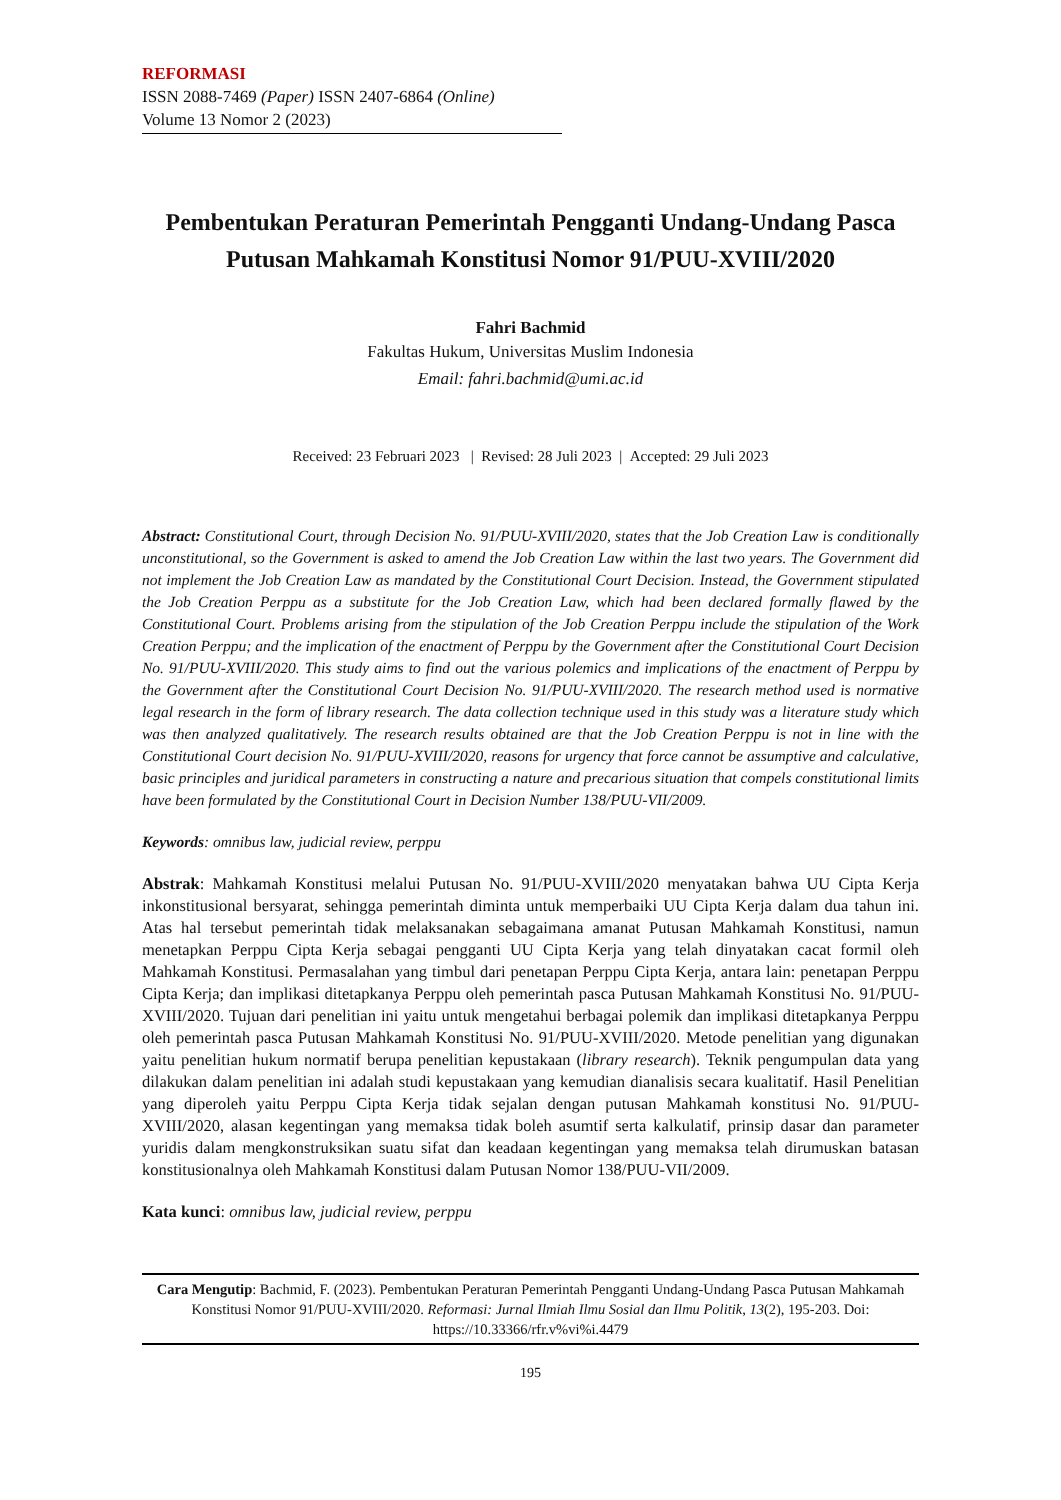REFORMASI
ISSN 2088-7469 (Paper) ISSN 2407-6864 (Online)
Volume 13 Nomor 2 (2023)
Pembentukan Peraturan Pemerintah Pengganti Undang-Undang Pasca Putusan Mahkamah Konstitusi Nomor 91/PUU-XVIII/2020
Fahri Bachmid
Fakultas Hukum, Universitas Muslim Indonesia
Email: fahri.bachmid@umi.ac.id
Received: 23 Februari 2023 | Revised: 28 Juli 2023 | Accepted: 29 Juli 2023
Abstract: Constitutional Court, through Decision No. 91/PUU-XVIII/2020, states that the Job Creation Law is conditionally unconstitutional, so the Government is asked to amend the Job Creation Law within the last two years. The Government did not implement the Job Creation Law as mandated by the Constitutional Court Decision. Instead, the Government stipulated the Job Creation Perppu as a substitute for the Job Creation Law, which had been declared formally flawed by the Constitutional Court. Problems arising from the stipulation of the Job Creation Perppu include the stipulation of the Work Creation Perppu; and the implication of the enactment of Perppu by the Government after the Constitutional Court Decision No. 91/PUU-XVIII/2020. This study aims to find out the various polemics and implications of the enactment of Perppu by the Government after the Constitutional Court Decision No. 91/PUU-XVIII/2020. The research method used is normative legal research in the form of library research. The data collection technique used in this study was a literature study which was then analyzed qualitatively. The research results obtained are that the Job Creation Perppu is not in line with the Constitutional Court decision No. 91/PUU-XVIII/2020, reasons for urgency that force cannot be assumptive and calculative, basic principles and juridical parameters in constructing a nature and precarious situation that compels constitutional limits have been formulated by the Constitutional Court in Decision Number 138/PUU-VII/2009.
Keywords: omnibus law, judicial review, perppu
Abstrak: Mahkamah Konstitusi melalui Putusan No. 91/PUU-XVIII/2020 menyatakan bahwa UU Cipta Kerja inkonstitusional bersyarat, sehingga pemerintah diminta untuk memperbaiki UU Cipta Kerja dalam dua tahun ini. Atas hal tersebut pemerintah tidak melaksanakan sebagaimana amanat Putusan Mahkamah Konstitusi, namun menetapkan Perppu Cipta Kerja sebagai pengganti UU Cipta Kerja yang telah dinyatakan cacat formil oleh Mahkamah Konstitusi. Permasalahan yang timbul dari penetapan Perppu Cipta Kerja, antara lain: penetapan Perppu Cipta Kerja; dan implikasi ditetapkanya Perppu oleh pemerintah pasca Putusan Mahkamah Konstitusi No. 91/PUU-XVIII/2020. Tujuan dari penelitian ini yaitu untuk mengetahui berbagai polemik dan implikasi ditetapkanya Perppu oleh pemerintah pasca Putusan Mahkamah Konstitusi No. 91/PUU-XVIII/2020. Metode penelitian yang digunakan yaitu penelitian hukum normatif berupa penelitian kepustakaan (library research). Teknik pengumpulan data yang dilakukan dalam penelitian ini adalah studi kepustakaan yang kemudian dianalisis secara kualitatif. Hasil Penelitian yang diperoleh yaitu Perppu Cipta Kerja tidak sejalan dengan putusan Mahkamah konstitusi No. 91/PUU-XVIII/2020, alasan kegentingan yang memaksa tidak boleh asumtif serta kalkulatif, prinsip dasar dan parameter yuridis dalam mengkonstruksikan suatu sifat dan keadaan kegentingan yang memaksa telah dirumuskan batasan konstitusionalnya oleh Mahkamah Konstitusi dalam Putusan Nomor 138/PUU-VII/2009.
Kata kunci: omnibus law, judicial review, perppu
Cara Mengutip: Bachmid, F. (2023). Pembentukan Peraturan Pemerintah Pengganti Undang-Undang Pasca Putusan Mahkamah Konstitusi Nomor 91/PUU-XVIII/2020. Reformasi: Jurnal Ilmiah Ilmu Sosial dan Ilmu Politik, 13(2), 195-203. Doi: https://10.33366/rfr.v%vi%i.4479
195